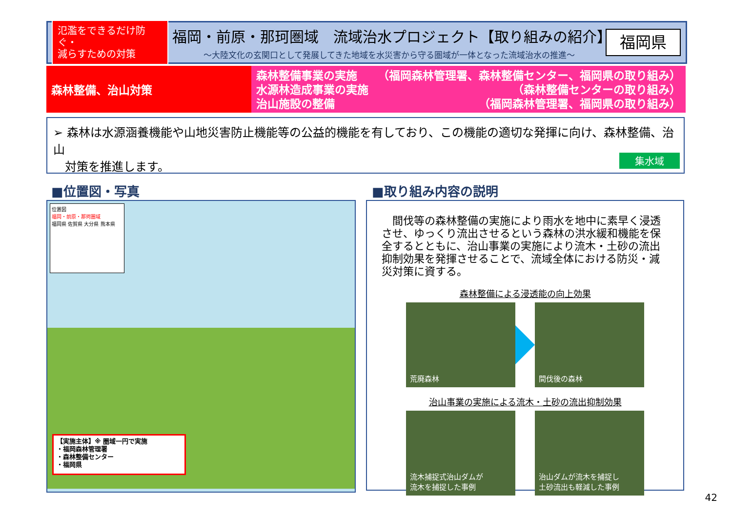氾濫をできるだけ防ぐ・
減らすための対策
福岡・前原・那珂圏域　流域治水プロジェクト【取り組みの紹介】
～大陸文化の玄関口として発展してきた地域を水災害から守る圏域が一体となった流域治水の推進～
福岡県
森林整備、治山対策
森林整備事業の実施 （福岡森林管理署、森林整備センター、福岡県の取り組み）
水源林造成事業の実施 （森林整備センターの取り組み）
治山施設の整備 （福岡森林管理署、福岡県の取り組み）
➢ 森林は水源涵養機能や山地災害防止機能等の公益的機能を有しており、この機能の適切な発揮に向け、森林整備、治山
　対策を推進します。
集水域
■位置図・写真 ■取り組み内容の説明
位置図
福岡・前原・那珂圏域
福岡県 佐賀県 大分県 熊本県
【実施主体】※ 圏域一円で実施
・福岡森林管理署
・森林整備センター
・福岡県
　間伐等の森林整備の実施により雨水を地中に素早く浸透させ、ゆっくり流出させるという森林の洪水緩和機能を保全するとともに、治山事業の実施により流木・土砂の流出抑制効果を発揮させることで、流域全体における防災・減災対策に資する。
森林整備による浸透能の向上効果
荒廃森林 間伐後の森林
治山事業の実施による流木・土砂の流出抑制効果
流木捕捉式治山ダムが
流木を捕捉した事例
治山ダムが流木を捕捉し
土砂流出も軽減した事例
42